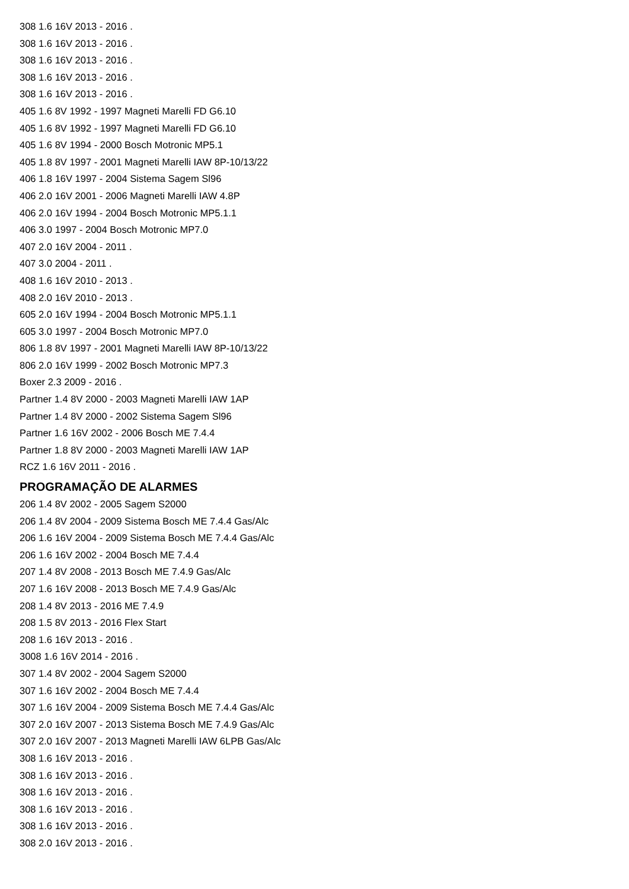308 1.6 16V 2013 - 2016 .
308 1.6 16V 2013 - 2016 .
308 1.6 16V 2013 - 2016 .
308 1.6 16V 2013 - 2016 .
308 1.6 16V 2013 - 2016 .
405 1.6 8V 1992 - 1997 Magneti Marelli FD G6.10
405 1.6 8V 1992 - 1997 Magneti Marelli FD G6.10
405 1.6 8V 1994 - 2000 Bosch Motronic MP5.1
405 1.8 8V 1997 - 2001 Magneti Marelli IAW 8P-10/13/22
406 1.8 16V 1997 - 2004 Sistema Sagem Sl96
406 2.0 16V 2001 - 2006 Magneti Marelli IAW 4.8P
406 2.0 16V 1994 - 2004 Bosch Motronic MP5.1.1
406 3.0 1997 - 2004 Bosch Motronic MP7.0
407 2.0 16V 2004 - 2011 .
407 3.0 2004 - 2011 .
408 1.6 16V 2010 - 2013 .
408 2.0 16V 2010 - 2013 .
605 2.0 16V 1994 - 2004 Bosch Motronic MP5.1.1
605 3.0 1997 - 2004 Bosch Motronic MP7.0
806 1.8 8V 1997 - 2001 Magneti Marelli IAW 8P-10/13/22
806 2.0 16V 1999 - 2002 Bosch Motronic MP7.3
Boxer 2.3 2009 - 2016 .
Partner 1.4 8V 2000 - 2003 Magneti Marelli IAW 1AP
Partner 1.4 8V 2000 - 2002 Sistema Sagem Sl96
Partner 1.6 16V 2002 - 2006 Bosch ME 7.4.4
Partner 1.8 8V 2000 - 2003 Magneti Marelli IAW 1AP
RCZ 1.6 16V 2011 - 2016 .
PROGRAMAÇÃO DE ALARMES
206 1.4 8V 2002 - 2005 Sagem S2000
206 1.4 8V 2004 - 2009 Sistema Bosch ME 7.4.4 Gas/Alc
206 1.6 16V 2004 - 2009 Sistema Bosch ME 7.4.4 Gas/Alc
206 1.6 16V 2002 - 2004 Bosch ME 7.4.4
207 1.4 8V 2008 - 2013 Bosch ME 7.4.9 Gas/Alc
207 1.6 16V 2008 - 2013 Bosch ME 7.4.9 Gas/Alc
208 1.4 8V 2013 - 2016 ME 7.4.9
208 1.5 8V 2013 - 2016 Flex Start
208 1.6 16V 2013 - 2016 .
3008 1.6 16V 2014 - 2016 .
307 1.4 8V 2002 - 2004 Sagem S2000
307 1.6 16V 2002 - 2004 Bosch ME 7.4.4
307 1.6 16V 2004 - 2009 Sistema Bosch ME 7.4.4 Gas/Alc
307 2.0 16V 2007 - 2013 Sistema Bosch ME 7.4.9 Gas/Alc
307 2.0 16V 2007 - 2013 Magneti Marelli IAW 6LPB Gas/Alc
308 1.6 16V 2013 - 2016 .
308 1.6 16V 2013 - 2016 .
308 1.6 16V 2013 - 2016 .
308 1.6 16V 2013 - 2016 .
308 1.6 16V 2013 - 2016 .
308 2.0 16V 2013 - 2016 .